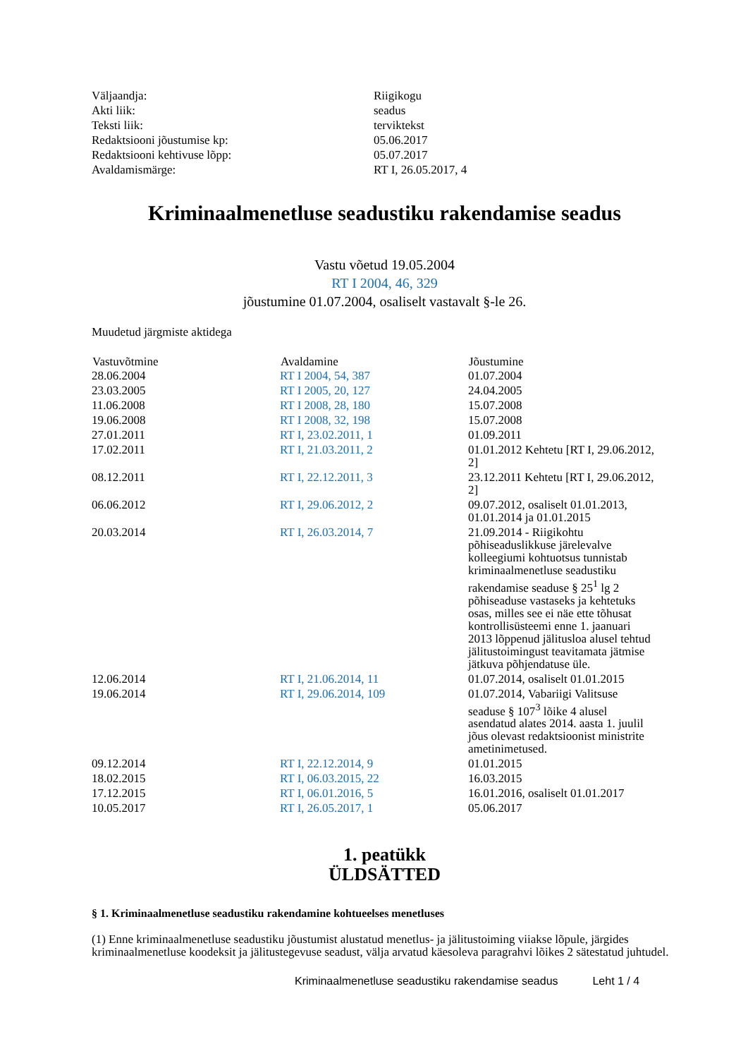| Väljaandja: | Riigikogu |
| Akti liik: | seadus |
| Teksti liik: | terviktekst |
| Redaktsiooni jõustumise kp: | 05.06.2017 |
| Redaktsiooni kehtivuse lõpp: | 05.07.2017 |
| Avaldamismärge: | RT I, 26.05.2017, 4 |
Kriminaalmenetluse seadustiku rakendamise seadus
Vastu võetud 19.05.2004
RT I 2004, 46, 329
jõustumine 01.07.2004, osaliselt vastavalt §-le 26.
Muudetud järgmiste aktidega
| Vastuvõtmine | Avaldamine | Jõustumine |
| --- | --- | --- |
| 28.06.2004 | RT I 2004, 54, 387 | 01.07.2004 |
| 23.03.2005 | RT I 2005, 20, 127 | 24.04.2005 |
| 11.06.2008 | RT I 2008, 28, 180 | 15.07.2008 |
| 19.06.2008 | RT I 2008, 32, 198 | 15.07.2008 |
| 27.01.2011 | RT I, 23.02.2011, 1 | 01.09.2011 |
| 17.02.2011 | RT I, 21.03.2011, 2 | 01.01.2012 Kehtetu [RT I, 29.06.2012, 2] |
| 08.12.2011 | RT I, 22.12.2011, 3 | 23.12.2011 Kehtetu [RT I, 29.06.2012, 2] |
| 06.06.2012 | RT I, 29.06.2012, 2 | 09.07.2012, osaliselt 01.01.2013, 01.01.2014 ja 01.01.2015 |
| 20.03.2014 | RT I, 26.03.2014, 7 | 21.09.2014 - Riigikohtu põhiseaduslikkuse järelevalve kolleegiumi kohtuotsus tunnistab kriminaalmenetluse seadustiku rakendamise seaduse § 25<sup>1</sup> lg 2 põhiseaduse vastaseks ja kehtetuks osas, milles see ei näe ette tõhusat kontrollisüsteemi enne 1. jaanuari 2013 lõppenud jälitusloa alusel tehtud jälitustoimingust teavitamata jätmise jätkuva põhjendatuse üle. |
| 12.06.2014 | RT I, 21.06.2014, 11 | 01.07.2014, osaliselt 01.01.2015 |
| 19.06.2014 | RT I, 29.06.2014, 109 | 01.07.2014, Vabariigi Valitsuse seaduse § 107<sup>3</sup> lõike 4 alusel asendatud alates 2014. aasta 1. juulil jõus olevast redaktsioonist ministrite ametinimetused. |
| 09.12.2014 | RT I, 22.12.2014, 9 | 01.01.2015 |
| 18.02.2015 | RT I, 06.03.2015, 22 | 16.03.2015 |
| 17.12.2015 | RT I, 06.01.2016, 5 | 16.01.2016, osaliselt 01.01.2017 |
| 10.05.2017 | RT I, 26.05.2017, 1 | 05.06.2017 |
1. peatükk
ÜLDSÄTTED
§ 1. Kriminaalmenetluse seadustiku rakendamine kohtueelses menetluses
(1) Enne kriminaalmenetluse seadustiku jõustumist alustatud menetlus- ja jälitustoiming viiakse lõpule, järgides kriminaalmenetluse koodeksit ja jälitustegevuse seadust, välja arvatud käesoleva paragrahvi lõikes 2 sätestatud juhtudel.
Kriminaalmenetluse seadustiku rakendamise seadus Leht 1 / 4